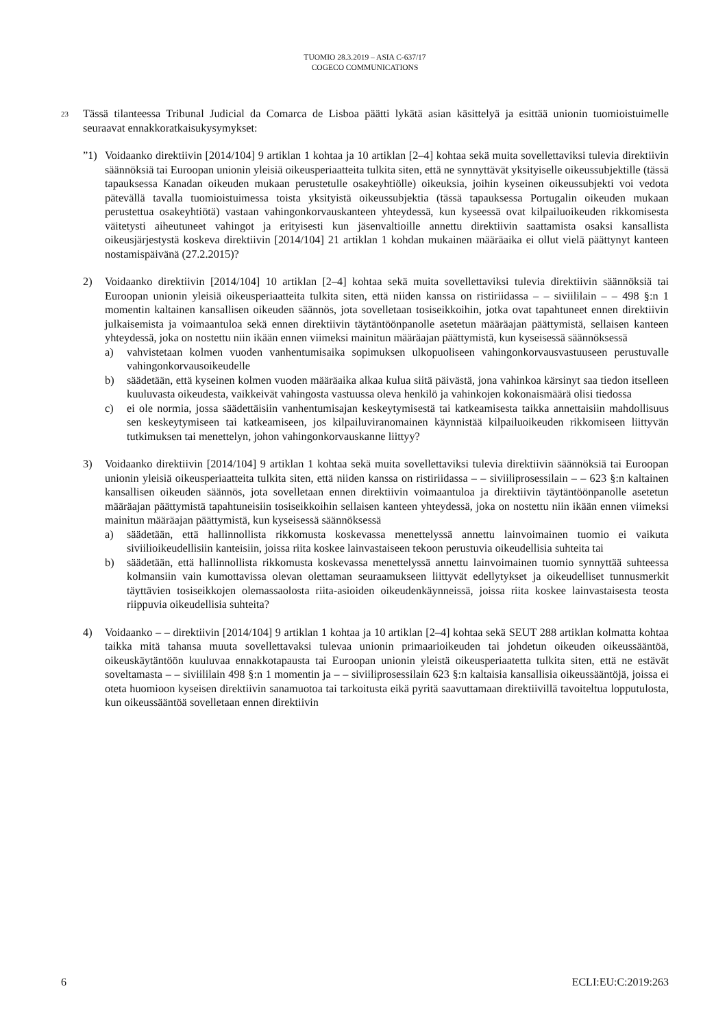TUOMIO 28.3.2019 – ASIA C-637/17
COGECO COMMUNICATIONS
23
Tässä tilanteessa Tribunal Judicial da Comarca de Lisboa päätti lykätä asian käsittelyä ja esittää unionin tuomioistuimelle seuraavat ennakkoratkaisukysymykset:
”1) Voidaanko direktiivin [2014/104] 9 artiklan 1 kohtaa ja 10 artiklan [2–4] kohtaa sekä muita sovellettaviksi tulevia direktiivin säännöksiä tai Euroopan unionin yleisiä oikeusperiaatteita tulkita siten, että ne synnyttävät yksityiselle oikeussubjektille (tässä tapauksessa Kanadan oikeuden mukaan perustetulle osakeyhtiölle) oikeuksia, joihin kyseinen oikeussubjekti voi vedota pätevällä tavalla tuomioistuimessa toista yksityistä oikeussubjektia (tässä tapauksessa Portugalin oikeuden mukaan perustettua osakeyhtiötä) vastaan vahingonkorvauskanteen yhteydessä, kun kyseessä ovat kilpailuoikeuden rikkomisesta väitetysti aiheutuneet vahingot ja erityisesti kun jäsenvaltioille annettu direktiivin saattamista osaksi kansallista oikeusjärjestystä koskeva direktiivin [2014/104] 21 artiklan 1 kohdan mukainen määräaika ei ollut vielä päättynyt kanteen nostamispäivänä (27.2.2015)?
2) Voidaanko direktiivin [2014/104] 10 artiklan [2–4] kohtaa sekä muita sovellettaviksi tulevia direktiivin säännöksiä tai Euroopan unionin yleisiä oikeusperiaatteita tulkita siten, että niiden kanssa on ristiriidassa – – siviililain – – 498 §:n 1 momentin kaltainen kansallisen oikeuden säännös, jota sovelletaan tosiseikkoihin, jotka ovat tapahtuneet ennen direktiivin julkaisemista ja voimaantuloa sekä ennen direktiivin täytäntöönpanolle asetetun määräajan päättymistä, sellaisen kanteen yhteydessä, joka on nostettu niin ikään ennen viimeksi mainitun määräajan päättymistä, kun kyseisessä säännöksessä
a) vahvistetaan kolmen vuoden vanhentumisaika sopimuksen ulkopuoliseen vahingonkorvausvastuuseen perustuvalle vahingonkorvausoikeudelle
b) säädetään, että kyseinen kolmen vuoden määräaika alkaa kulua siitä päivästä, jona vahinkoa kärsinyt saa tiedon itselleen kuuluvasta oikeudesta, vaikkeivät vahingosta vastuussa oleva henkilö ja vahinkojen kokonaismäärä olisi tiedossa
c) ei ole normia, jossa säädettäisiin vanhentumisajan keskeytymisestä tai katkeamisesta taikka annettaisiin mahdollisuus sen keskeytymiseen tai katkeamiseen, jos kilpailuviranomainen käynnistää kilpailuoikeuden rikkomiseen liittyvän tutkimuksen tai menettelyn, johon vahingonkorvauskanne liittyy?
3) Voidaanko direktiivin [2014/104] 9 artiklan 1 kohtaa sekä muita sovellettaviksi tulevia direktiivin säännöksiä tai Euroopan unionin yleisiä oikeusperiaatteita tulkita siten, että niiden kanssa on ristiriidassa – – siviiliprosessilain – – 623 §:n kaltainen kansallisen oikeuden säännös, jota sovelletaan ennen direktiivin voimaantuloa ja direktiivin täytäntöönpanolle asetetun määräajan päättymistä tapahtuneisiin tosiseikkoihin sellaisen kanteen yhteydessä, joka on nostettu niin ikään ennen viimeksi mainitun määräajan päättymistä, kun kyseisessä säännöksessä
a) säädetään, että hallinnollista rikkomusta koskevassa menettelyssä annettu lainvoimainen tuomio ei vaikuta siviilioikeudellisiin kanteisiin, joissa riita koskee lainvastaiseen tekoon perustuvia oikeudellisia suhteita tai
b) säädetään, että hallinnollista rikkomusta koskevassa menettelyssä annettu lainvoimainen tuomio synnyttää suhteessa kolmansiin vain kumottavissa olevan olettaman seuraamukseen liittyvät edellytykset ja oikeudelliset tunnusmerkit täyttävien tosiseikkojen olemassaolosta riita-asioiden oikeudenkäynneissä, joissa riita koskee lainvastaisesta teosta riippuvia oikeudellisia suhteita?
4) Voidaanko – – direktiivin [2014/104] 9 artiklan 1 kohtaa ja 10 artiklan [2–4] kohtaa sekä SEUT 288 artiklan kolmatta kohtaa taikka mitä tahansa muuta sovellettavaksi tulevaa unionin primaarioikeuden tai johdetun oikeuden oikeussääntöä, oikeuskäytäntöön kuuluvaa ennakkotapausta tai Euroopan unionin yleistä oikeusperiaatetta tulkita siten, että ne estävät soveltamasta – – siviililain 498 §:n 1 momentin ja – – siviiliprosessilain 623 §:n kaltaisia kansallisia oikeussääntöjä, joissa ei oteta huomioon kyseisen direktiivin sanamuotoa tai tarkoitusta eikä pyritä saavuttamaan direktiivillä tavoiteltua lopputulosta, kun oikeussääntöä sovelletaan ennen direktiivin
6 ECLI:EU:C:2019:263